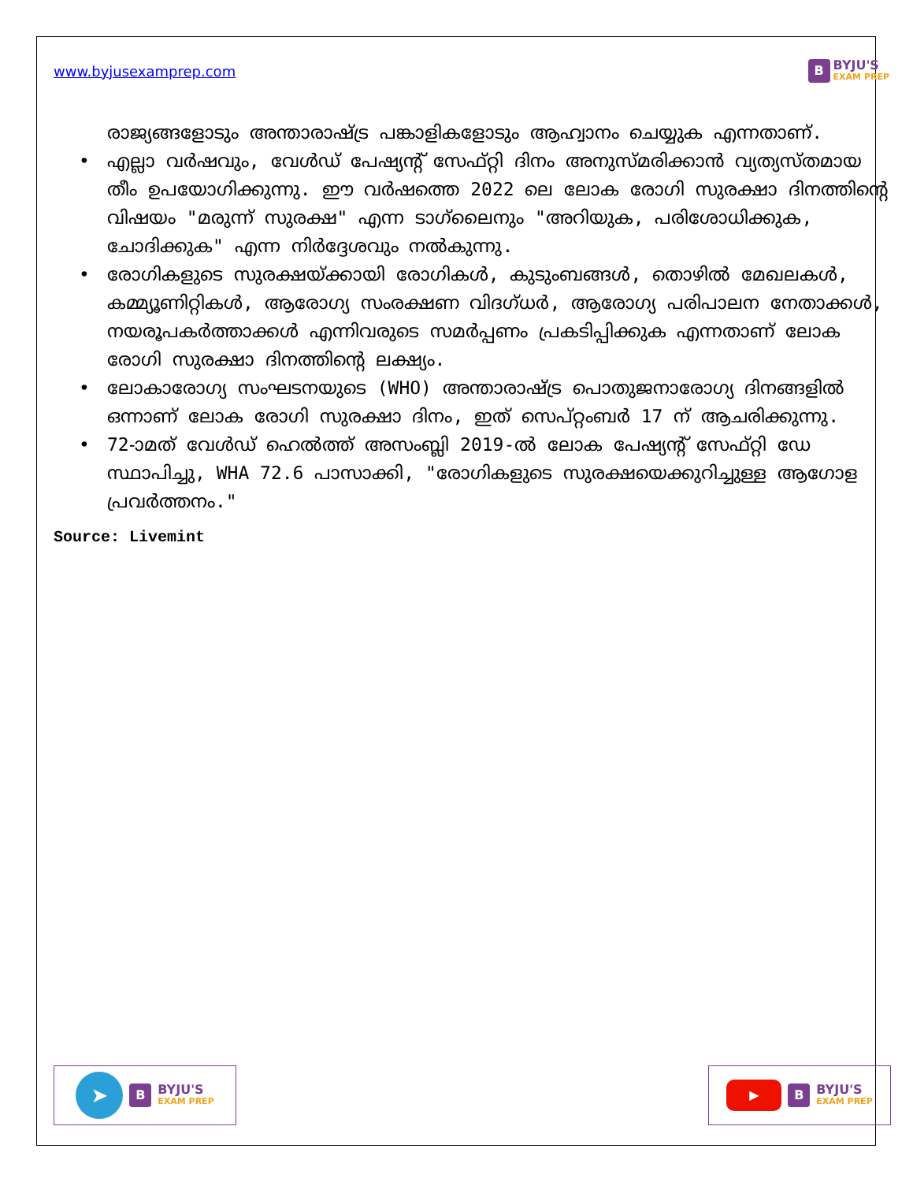www.byjusexamprep.com
B
BYJU'S
EXAM PREP
രാജ്യങ്ങളോടും അന്താരാഷ്ട്ര പങ്കാളികളോടും ആഹ്വാനം ചെയ്യുക എന്നതാണ്.
• എല്ലാ വർഷവും, വേൾഡ് പേഷ്യന്റ് സേഫ്റ്റി ദിനം അനുസ്മരിക്കാൻ വ്യത്യസ്തമായ തീം ഉപയോഗിക്കുന്നു. ഈ വർഷത്തെ 2022 ലെ ലോക രോഗി സുരക്ഷാ ദിനത്തിന്റെ വിഷയം "മരുന്ന് സുരക്ഷ" എന്ന ടാഗ്‌ലൈനും "അറിയുക, പരിശോധിക്കുക, ചോദിക്കുക" എന്ന നിർദ്ദേശവും നൽകുന്നു.
• രോഗികളുടെ സുരക്ഷയ്ക്കായി രോഗികൾ, കുടുംബങ്ങൾ, തൊഴിൽ മേഖലകൾ, കമ്മ്യൂണിറ്റികൾ, ആരോഗ്യ സംരക്ഷണ വിദഗ്ധർ, ആരോഗ്യ പരിപാലന നേതാക്കൾ, നയരൂപകർത്താക്കൾ എന്നിവരുടെ സമർപ്പണം പ്രകടിപ്പിക്കുക എന്നതാണ് ലോക രോഗി സുരക്ഷാ ദിനത്തിന്റെ ലക്ഷ്യം.
• ലോകാരോഗ്യ സംഘടനയുടെ (WHO) അന്താരാഷ്ട്ര പൊതുജനാരോഗ്യ ദിനങ്ങളിൽ ഒന്നാണ് ലോക രോഗി സുരക്ഷാ ദിനം, ഇത് സെപ്റ്റംബർ 17 ന് ആചരിക്കുന്നു.
• 72-ാമത് വേൾഡ് ഹെൽത്ത് അസംബ്ലി 2019-ൽ ലോക പേഷ്യന്റ് സേഫ്റ്റി ഡേ സ്ഥാപിച്ചു, WHA 72.6 പാസാക്കി, "രോഗികളുടെ സുരക്ഷയെക്കുറിച്ചുള്ള ആഗോള പ്രവർത്തനം."
Source: Livemint
➤
B
BYJU'S
EXAM PREP
▶
B
BYJU'S
EXAM PREP